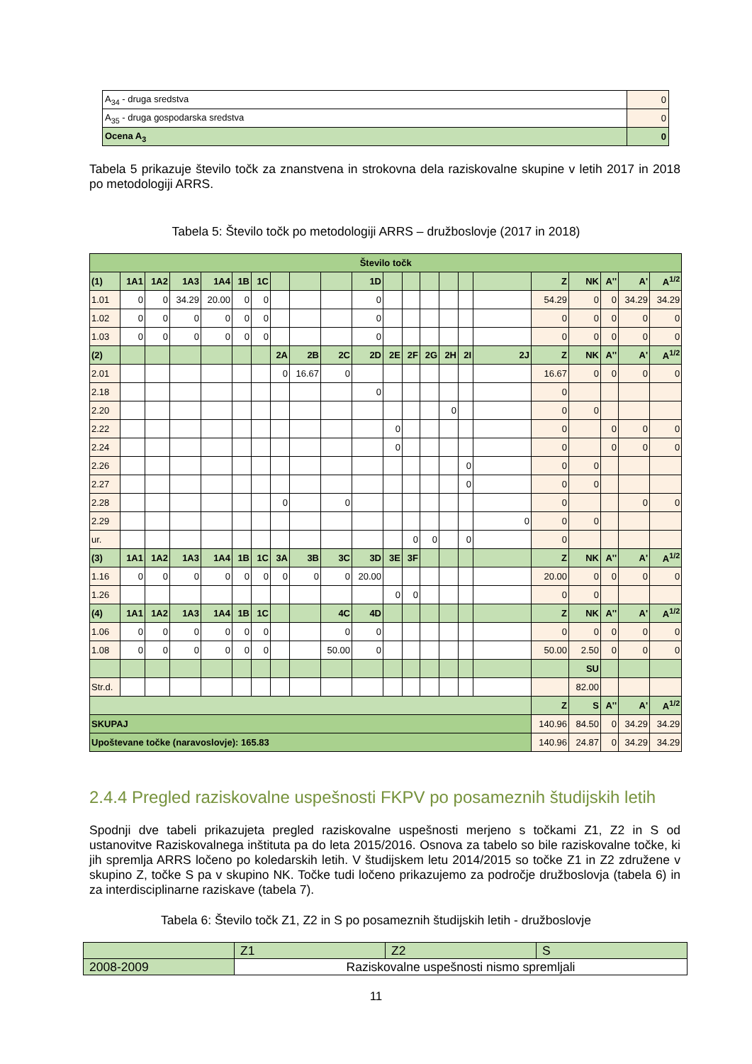| A<sub>34</sub> - druga sredstva | 0 |
| A<sub>35</sub> - druga gospodarska sredstva | 0 |
| Ocena A<sub>3</sub> | 0 |
Tabela 5 prikazuje število točk za znanstvena in strokovna dela raziskovalne skupine v letih 2017 in 2018 po metodologiji ARRS.
Tabela 5: Število točk po metodologiji ARRS – družboslovje (2017 in 2018)
| Število točk | | | | | | | | | | | | | | | | | | | | | |
| --- | --- | --- | --- | --- | --- | --- | --- | --- | --- | --- | --- | --- | --- | --- | --- | --- | --- | --- | --- | --- | --- |
| (1) | 1A1 | 1A2 | 1A3 | 1A4 | 1B | 1C | | | | 1D | | | | | | | Z | NK | A'' | A' | A<sup>1/2</sup> |
| 1.01 | 0 | 0 | 34.29 | 20.00 | 0 | 0 | | | | 0 | | | | | | | 54.29 | 0 | 0 | 34.29 | 34.29 |
| 1.02 | 0 | 0 | 0 | 0 | 0 | 0 | | | | 0 | | | | | | | 0 | 0 | 0 | 0 | 0 |
| 1.03 | 0 | 0 | 0 | 0 | 0 | 0 | | | | 0 | | | | | | | 0 | 0 | 0 | 0 | 0 |
| (2) | | | | | | | 2A | 2B | 2C | 2D | 2E | 2F | 2G | 2H | 2I | 2J | Z | NK | A'' | A' | A<sup>1/2</sup> |
| 2.01 | | | | | | | 0 | 16.67 | 0 | | | | | | | | 16.67 | 0 | 0 | 0 | 0 |
| 2.18 | | | | | | | | | | 0 | | | | | | | 0 | | | | |
| 2.20 | | | | | | | | | | | | | | 0 | | | 0 | 0 | | | |
| 2.22 | | | | | | | | | | | 0 | | | | | | 0 | | 0 | 0 | 0 |
| 2.24 | | | | | | | | | | | 0 | | | | | | 0 | | 0 | 0 | 0 |
| 2.26 | | | | | | | | | | | | | | | 0 | | 0 | 0 | | | |
| 2.27 | | | | | | | | | | | | | | | 0 | | 0 | 0 | | | |
| 2.28 | | | | | | | 0 | | 0 | | | | | | | | 0 | | | 0 | 0 |
| 2.29 | | | | | | | | | | | | | | | | 0 | 0 | 0 | | | |
| ur. | | | | | | | | | | | | 0 | 0 | | 0 | | 0 | | | | |
| (3) | 1A1 | 1A2 | 1A3 | 1A4 | 1B | 1C | 3A | 3B | 3C | 3D | 3E | 3F | | | | | Z | NK | A'' | A' | A<sup>1/2</sup> |
| 1.16 | 0 | 0 | 0 | 0 | 0 | 0 | 0 | 0 | 0 | 20.00 | | | | | | | 20.00 | 0 | 0 | 0 | 0 |
| 1.26 | | | | | | | | | | | 0 | 0 | | | | | 0 | 0 | | | |
| (4) | 1A1 | 1A2 | 1A3 | 1A4 | 1B | 1C | | | 4C | 4D | | | | | | | Z | NK | A'' | A' | A<sup>1/2</sup> |
| 1.06 | 0 | 0 | 0 | 0 | 0 | 0 | | | 0 | 0 | | | | | | | 0 | 0 | 0 | 0 | 0 |
| 1.08 | 0 | 0 | 0 | 0 | 0 | 0 | | | 50.00 | 0 | | | | | | | 50.00 | 2.50 | 0 | 0 | 0 |
| | | | | | | | | | | | | | | | | | | SU | | | |
| Str.d. | | | | | | | | | | | | | | | | | | 82.00 | | | |
| | | | | | | | | | | | | | | | | | Z | S | A'' | A' | A<sup>1/2</sup> |
| SKUPAJ | | | | | | | | | | | | | | | | | 140.96 | 84.50 | 0 | 34.29 | 34.29 |
| Upoštevane točke (naravoslovje): 165.83 | | | | | | | | | | | | | | | | | 140.96 | 24.87 | 0 | 34.29 | 34.29 |
2.4.4 Pregled raziskovalne uspešnosti FKPV po posameznih študijskih letih
Spodnji dve tabeli prikazujeta pregled raziskovalne uspešnosti merjeno s točkami Z1, Z2 in S od ustanovitve Raziskovalnega inštituta pa do leta 2015/2016. Osnova za tabelo so bile raziskovalne točke, ki jih spremlja ARRS ločeno po koledarskih letih. V študijskem letu 2014/2015 so točke Z1 in Z2 združene v skupino Z, točke S pa v skupino NK. Točke tudi ločeno prikazujemo za področje družboslovja (tabela 6) in za interdisciplinarne raziskave (tabela 7).
Tabela 6: Število točk Z1, Z2 in S po posameznih študijskih letih - družboslovje
| | Z1 | Z2 | S |
| 2008-2009 | Raziskovalne uspešnosti nismo spremljali | | |
11